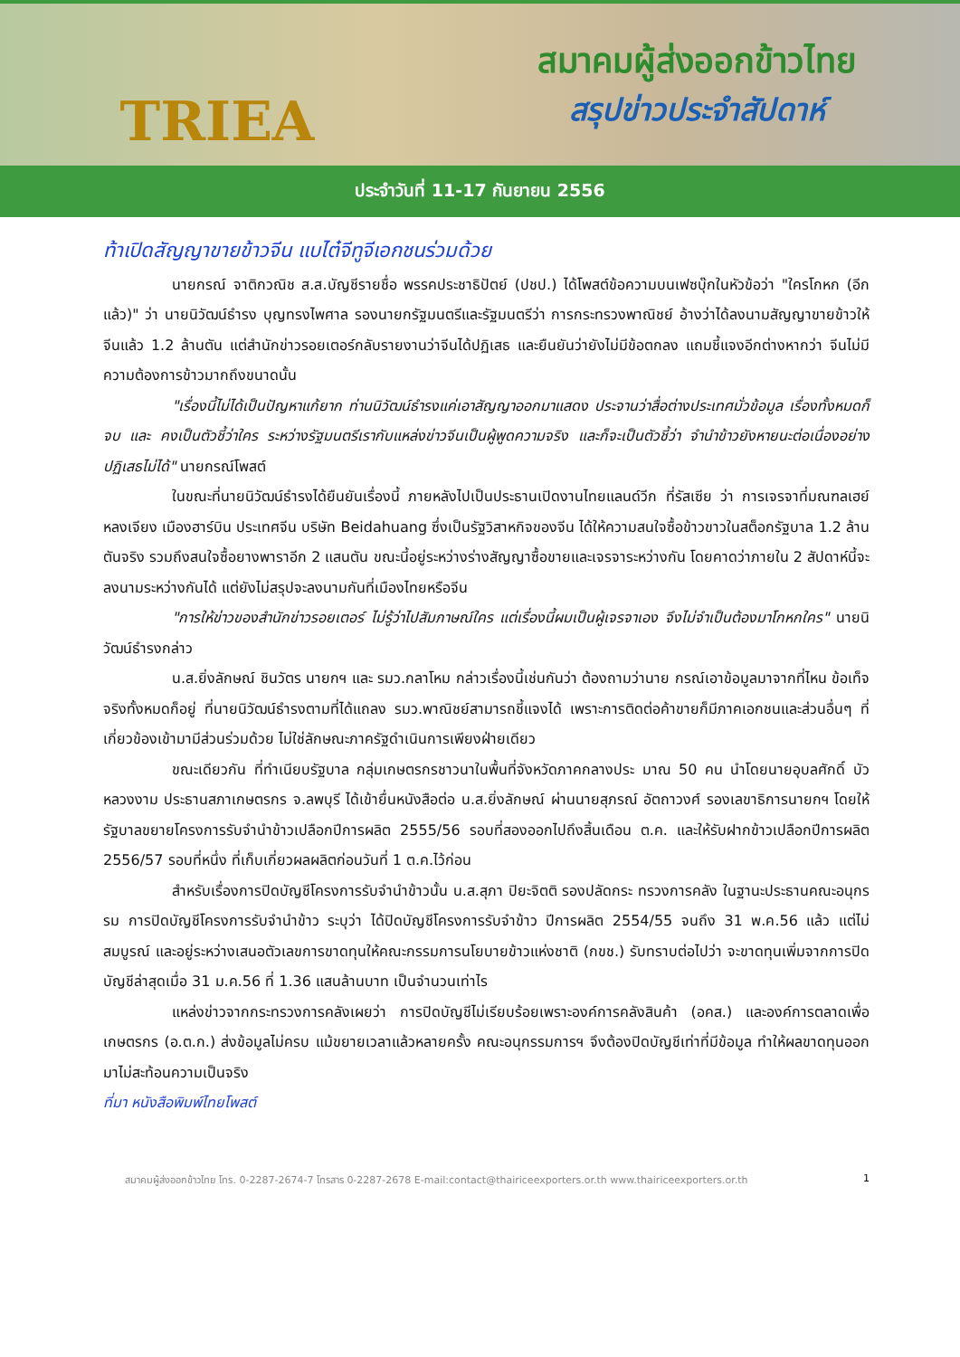TRIEA
สมาคมผู้ส่งออกข้าวไทย
สรุปข่าวประจำสัปดาห์
ประจำวันที่ 11-17 กันยายน 2556
ท้าเปิดสัญญาขายข้าวจีน แบไต๋จีทูจีเอกชนร่วมด้วย
นายกรณ์ จาติกวณิช ส.ส.บัญชีรายชื่อ พรรคประชาธิปัตย์ (ปชป.) ได้โพสต์ข้อความบนเฟซบุ๊กในหัวข้อว่า "ใครโกหก (อีกแล้ว)" ว่า นายนิวัฒน์ธำรง บุญทรงไพศาล รองนายกรัฐมนตรีและรัฐมนตรีว่า การกระทรวงพาณิชย์ อ้างว่าได้ลงนามสัญญาขายข้าวให้จีนแล้ว 1.2 ล้านตัน แต่สำนักข่าวรอยเตอร์กลับรายงานว่าจีนได้ปฏิเสธ และยืนยันว่ายังไม่มีข้อตกลง แถมชี้แจงอีกต่างหากว่า จีนไม่มีความต้องการข้าวมากถึงขนาดนั้น
"เรื่องนี้ไม่ได้เป็นปัญหาแก้ยาก ท่านนิวัฒน์ธำรงแค่เอาสัญญาออกมาแสดง ประจานว่าสื่อต่างประเทศมั่วข้อมูล เรื่องทั้งหมดก็จบ และ คงเป็นตัวชี้ว่าใคร ระหว่างรัฐมนตรีเรากับแหล่งข่าวจีนเป็นผู้พูดความจริง และก็จะเป็นตัวชี้ว่า จำนำข้าวยังหายนะต่อเนื่องอย่างปฏิเสธไม่ได้" นายกรณ์โพสต์
ในขณะที่นายนิวัฒน์ธำรงได้ยืนยันเรื่องนี้ ภายหลังไปเป็นประธานเปิดงานไทยแลนด์วีก ที่รัสเซีย ว่า การเจรจาที่มณฑลเฮย์หลงเจียง เมืองฮาร์บิน ประเทศจีน บริษัท Beidahuang ซึ่งเป็นรัฐวิสาหกิจของจีน ได้ให้ความสนใจซื้อข้าวขาวในสต็อกรัฐบาล 1.2 ล้านตันจริง รวมถึงสนใจซื้อยางพาราอีก 2 แสนตัน ขณะนี้อยู่ระหว่างร่างสัญญาซื้อขายและเจรจาระหว่างกัน โดยคาดว่าภายใน 2 สัปดาห์นี้จะลงนามระหว่างกันได้ แต่ยังไม่สรุปจะลงนามกันที่เมืองไทยหรือจีน
"การให้ข่าวของสำนักข่าวรอยเตอร์ ไม่รู้ว่าไปสัมภาษณ์ใคร แต่เรื่องนี้ผมเป็นผู้เจรจาเอง จึงไม่จำเป็นต้องมาโกหกใคร" นายนิวัฒน์ธำรงกล่าว
น.ส.ยิ่งลักษณ์ ชินวัตร นายกฯ และ รมว.กลาโหม กล่าวเรื่องนี้เช่นกันว่า ต้องถามว่านาย กรณ์เอาข้อมูลมาจากที่ไหน ข้อเท็จจริงทั้งหมดก็อยู่ ที่นายนิวัฒน์ธำรงตามที่ได้แถลง รมว.พาณิชย์สามารถชี้แจงได้ เพราะการติดต่อค้าขายก็มีภาคเอกชนและส่วนอื่นๆ ที่เกี่ยวข้องเข้ามามีส่วนร่วมด้วย ไม่ใช่ลักษณะภาครัฐดำเนินการเพียงฝ่ายเดียว
ขณะเดียวกัน ที่ทำเนียบรัฐบาล กลุ่มเกษตรกรชาวนาในพื้นที่จังหวัดภาคกลางประ มาณ 50 คน นำโดยนายอุบลศักดิ์ บัวหลวงงาม ประธานสภาเกษตรกร จ.ลพบุรี ได้เข้ายื่นหนังสือต่อ น.ส.ยิ่งลักษณ์ ผ่านนายสุภรณ์ อัตถาวงศ์ รองเลขาธิการนายกฯ โดยให้รัฐบาลขยายโครงการรับจำนำข้าวเปลือกปีการผลิต 2555/56 รอบที่สองออกไปถึงสิ้นเดือน ต.ค. และให้รับฝากข้าวเปลือกปีการผลิต 2556/57 รอบที่หนึ่ง ที่เก็บเกี่ยวผลผลิตก่อนวันที่ 1 ต.ค.ไว้ก่อน
สำหรับเรื่องการปิดบัญชีโครงการรับจำนำข้าวนั้น น.ส.สุภา ปิยะจิตติ รองปลัดกระ ทรวงการคลัง ในฐานะประธานคณะอนุกรรม การปิดบัญชีโครงการรับจำนำข้าว ระบุว่า ได้ปิดบัญชีโครงการรับจำข้าว ปีการผลิต 2554/55 จนถึง 31 พ.ค.56 แล้ว แต่ไม่สมบูรณ์ และอยู่ระหว่างเสนอตัวเลขการขาดทุนให้คณะกรรมการนโยบายข้าวแห่งชาติ (กขช.) รับทราบต่อไปว่า จะขาดทุนเพิ่มจากการปิดบัญชีล่าสุดเมื่อ 31 ม.ค.56 ที่ 1.36 แสนล้านบาท เป็นจำนวนเท่าไร
แหล่งข่าวจากกระทรวงการคลังเผยว่า การปิดบัญชีไม่เรียบร้อยเพราะองค์การคลังสินค้า (อคส.) และองค์การตลาดเพื่อเกษตรกร (อ.ต.ก.) ส่งข้อมูลไม่ครบ แม้ขยายเวลาแล้วหลายครั้ง คณะอนุกรรมการฯ จึงต้องปิดบัญชีเท่าที่มีข้อมูล ทำให้ผลขาดทุนออกมาไม่สะท้อนความเป็นจริง
ที่มา หนังสือพิมพ์ไทยโพสต์
สมาคมผู้ส่งออกข้าวไทย โทร. 0-2287-2674-7 โทรสาร 0-2287-2678 E-mail:contact@thairiceexporters.or.th www.thairiceexporters.or.th 1